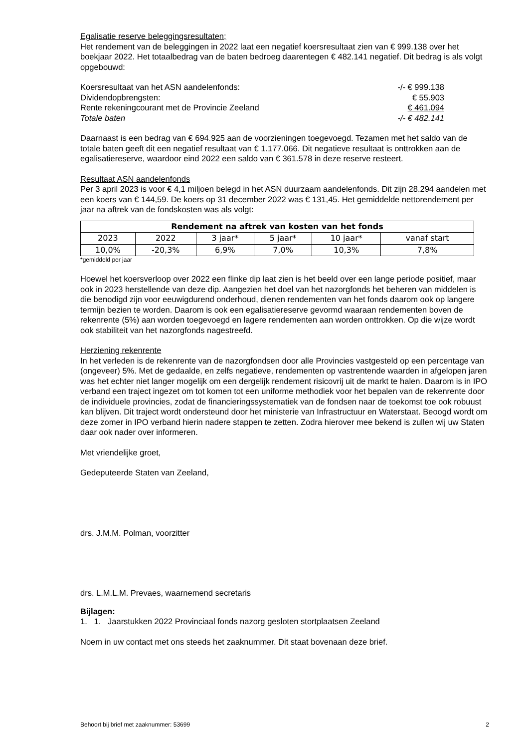Egalisatie reserve beleggingsresultaten;
Het rendement van de beleggingen in 2022 laat een negatief koersresultaat zien van € 999.138 over het boekjaar 2022. Het totaalbedrag van de baten bedroeg daarentegen € 482.141 negatief. Dit bedrag is als volgt opgebouwd:
| Koersresultaat van het ASN aandelenfonds: | -/- € 999.138 |
| Dividendopbrengsten: | € 55.903 |
| Rente rekeningcourant met de Provincie Zeeland | € 461.094 |
| Totale baten | -/- € 482.141 |
Daarnaast is een bedrag van € 694.925 aan de voorzieningen toegevoegd. Tezamen met het saldo van de totale baten geeft dit een negatief resultaat van € 1.177.066. Dit negatieve resultaat is onttrokken aan de egalisatiereserve, waardoor eind 2022 een saldo van € 361.578 in deze reserve resteert.
Resultaat ASN aandelenfonds
Per 3 april 2023 is voor € 4,1 miljoen belegd in het ASN duurzaam aandelenfonds. Dit zijn 28.294 aandelen met een koers van € 144,59. De koers op 31 december 2022 was € 131,45. Het gemiddelde nettorendement per jaar na aftrek van de fondskosten was als volgt:
| Rendement na aftrek van kosten van het fonds | | | | | |
| --- | --- | --- | --- | --- | --- |
| 2023 | 2022 | 3 jaar* | 5 jaar* | 10 jaar* | vanaf start |
| 10,0% | -20,3% | 6,9% | 7,0% | 10,3% | 7,8% |
*gemiddeld per jaar
Hoewel het koersverloop over 2022 een flinke dip laat zien is het beeld over een lange periode positief, maar ook in 2023 herstellende van deze dip. Aangezien het doel van het nazorgfonds het beheren van middelen is die benodigd zijn voor eeuwigdurend onderhoud, dienen rendementen van het fonds daarom ook op langere termijn bezien te worden. Daarom is ook een egalisatiereserve gevormd waaraan rendementen boven de rekenrente (5%) aan worden toegevoegd en lagere rendementen aan worden onttrokken. Op die wijze wordt ook stabiliteit van het nazorgfonds nagestreefd.
Herziening rekenrente
In het verleden is de rekenrente van de nazorgfondsen door alle Provincies vastgesteld op een percentage van (ongeveer) 5%. Met de gedaalde, en zelfs negatieve, rendementen op vastrentende waarden in afgelopen jaren was het echter niet langer mogelijk om een dergelijk rendement risicovrij uit de markt te halen. Daarom is in IPO verband een traject ingezet om tot komen tot een uniforme methodiek voor het bepalen van de rekenrente door de individuele provincies, zodat de financieringssystematiek van de fondsen naar de toekomst toe ook robuust kan blijven. Dit traject wordt ondersteund door het ministerie van Infrastructuur en Waterstaat. Beoogd wordt om deze zomer in IPO verband hierin nadere stappen te zetten. Zodra hierover mee bekend is zullen wij uw Staten daar ook nader over informeren.
Met vriendelijke groet,
Gedeputeerde Staten van Zeeland,
drs. J.M.M. Polman, voorzitter
drs. L.M.L.M. Prevaes, waarnemend secretaris
Bijlagen:
1. 1. Jaarstukken 2022 Provinciaal fonds nazorg gesloten stortplaatsen Zeeland
Noem in uw contact met ons steeds het zaaknummer. Dit staat bovenaan deze brief.
Behoort bij brief met zaaknummer: 53699 2